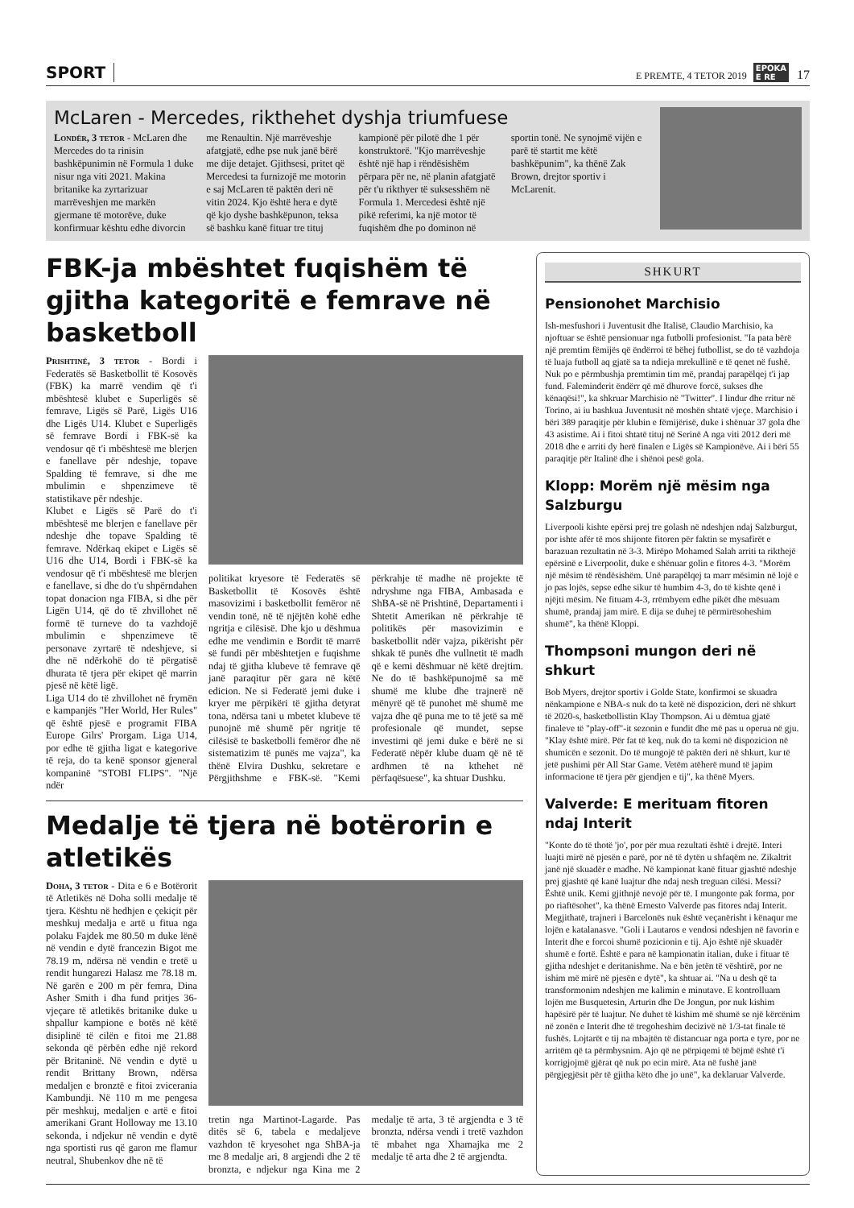SPORT E PREMTE, 4 TETOR 2019 EPOKA
E RE 17
McLaren - Mercedes, rikthehet dyshja triumfuese
Londër, 3 tetor - McLaren dhe Mercedes do ta rinisin bashkëpunimin në Formula 1 duke nisur nga viti 2021. Makina britanike ka zyrtarizuar marrëveshjen me markën gjermane të motorëve, duke konfirmuar kështu edhe divorcin me Renaultin. Një marrëveshje afatgjatë, edhe pse nuk janë bërë me dije detajet. Gjithsesi, pritet që Mercedesi ta furnizojë me motorin e saj McLaren të paktën deri në vitin 2024. Kjo është hera e dytë që kjo dyshe bashkëpunon, teksa së bashku kanë fituar tre tituj kampionë për pilotë dhe 1 për konstruktorë. "Kjo marrëveshje është një hap i rëndësishëm përpara për ne, në planin afatgjatë për t'u rikthyer të suksesshëm në Formula 1. Mercedesi është një pikë referimi, ka një motor të fuqishëm dhe po dominon në sportin tonë. Ne synojmë vijën e parë të startit me këtë bashkëpunim", ka thënë Zak Brown, drejtor sportiv i McLarenit.
FBK-ja mbështet fuqishëm të gjitha kategoritë e femrave në basketboll
Prishtinë, 3 tetor - Bordi i Federatës së Basketbollit të Kosovës (FBK) ka marrë vendim që t'i mbështesë klubet e Superligës së femrave, Ligës së Parë, Ligës U16 dhe Ligës U14. Klubet e Superligës së femrave Bordi i FBK-së ka vendosur që t'i mbështesë me blerjen e fanellave për ndeshje, topave Spalding të femrave, si dhe me mbulimin e shpenzimeve të statistikave për ndeshje.
Klubet e Ligës së Parë do t'i mbështesë me blerjen e fanellave për ndeshje dhe topave Spalding të femrave. Ndërkaq ekipet e Ligës së U16 dhe U14, Bordi i FBK-së ka vendosur që t'i mbështesë me blerjen e fanellave, si dhe do t'u shpërndahen topat donacion nga FIBA, si dhe për Ligën U14, që do të zhvillohet në formë të turneve do ta vazhdojë mbulimin e shpenzimeve të personave zyrtarë të ndeshjeve, si dhe në ndërkohë do të përgatisë dhurata të tjera për ekipet që marrin pjesë në këtë ligë.
Liga U14 do të zhvillohet në frymën e kampanjës "Her World, Her Rules" që është pjesë e programit FIBA Europe Gilrs' Prorgam. Liga U14, por edhe të gjitha ligat e kategorive të reja, do ta kenë sponsor gjeneral kompaninë "STOBI FLIPS". "Një ndër
politikat kryesore të Federatës së Basketbollit të Kosovës është masovizimi i basketbollit femëror në vendin tonë, në të njëjtën kohë edhe ngritja e cilësisë. Dhe kjo u dëshmua edhe me vendimin e Bordit të marrë së fundi për mbështetjen e fuqishme ndaj të gjitha klubeve të femrave që janë paraqitur për gara në këtë edicion. Ne si Federatë jemi duke i kryer me përpikëri të gjitha detyrat tona, ndërsa tani u mbetet klubeve të punojnë më shumë për ngritje të cilësisë te basketbolli femëror dhe në sistematizim të punës me vajza", ka thënë Elvira Dushku, sekretare e Përgjithshme e FBK-së. "Kemi përkrahje të madhe në projekte të ndryshme nga FIBA, Ambasada e ShBA-së në Prishtinë, Departamenti i Shtetit Amerikan në përkrahje të politikës për masovizimin e basketbollit ndër vajza, pikërisht për shkak të punës dhe vullnetit të madh që e kemi dëshmuar në këtë drejtim. Ne do të bashkëpunojmë sa më shumë me klube dhe trajnerë në mënyrë që të punohet më shumë me vajza dhe që puna me to të jetë sa më profesionale që mundet, sepse investimi që jemi duke e bërë ne si Federatë nëpër klube duam që në të ardhmen të na kthehet në përfaqësuese", ka shtuar Dushku.
Medalje të tjera në botërorin e atletikës
Doha, 3 tetor - Dita e 6 e Botërorit të Atletikës në Doha solli medalje të tjera. Kështu në hedhjen e çekiçit për meshkuj medalja e artë u fitua nga polaku Fajdek me 80.50 m duke lënë në vendin e dytë francezin Bigot me 78.19 m, ndërsa në vendin e tretë u rendit hungarezi Halasz me 78.18 m. Në garën e 200 m për femra, Dina Asher Smith i dha fund pritjes 36-vjeçare të atletikës britanike duke u shpallur kampione e botës në këtë disiplinë të cilën e fitoi me 21.88 sekonda që përbën edhe një rekord për Britaninë. Në vendin e dytë u rendit Brittany Brown, ndërsa medaljen e bronztë e fitoi zvicerania Kambundji. Në 110 m me pengesa për meshkuj, medaljen e artë e fitoi amerikani Grant Holloway me 13.10 sekonda, i ndjekur në vendin e dytë nga sportisti rus që garon me flamur neutral, Shubenkov dhe në të
tretin nga Martinot-Lagarde. Pas ditës së 6, tabela e medaljeve vazhdon të kryesohet nga ShBA-ja me 8 medalje ari, 8 argjendi dhe 2 të bronzta, e ndjekur nga Kina me 2 medalje të arta, 3 të argjendta e 3 të bronzta, ndërsa vendi i tretë vazhdon të mbahet nga Xhamajka me 2 medalje të arta dhe 2 të argjendta.
SHKURT
Pensionohet Marchisio
Ish-mesfushori i Juventusit dhe Italisë, Claudio Marchisio, ka njoftuar se është pensionuar nga futbolli profesionist. "Ia pata bërë një premtim fëmijës që ëndërroi të bëhej futbollist, se do të vazhdoja të luaja futboll aq gjatë sa ta ndieja mrekullinë e të qenet në fushë. Nuk po e përmbushja premtimin tim më, prandaj parapëlqej t'i jap fund. Faleminderit ëndërr që më dhurove forcë, sukses dhe kënaqësi!", ka shkruar Marchisio në "Twitter". I lindur dhe rritur në Torino, ai iu bashkua Juventusit në moshën shtatë vjeçe. Marchisio i bëri 389 paraqitje për klubin e fëmijërisë, duke i shënuar 37 gola dhe 43 asistime. Ai i fitoi shtatë tituj në Serinë A nga viti 2012 deri më 2018 dhe e arriti dy herë finalen e Ligës së Kampionëve. Ai i bëri 55 paraqitje për Italinë dhe i shënoi pesë gola.
Klopp: Morëm një mësim nga Salzburgu
Liverpooli kishte epërsi prej tre golash në ndeshjen ndaj Salzburgut, por ishte afër të mos shijonte fitoren për faktin se mysafirët e barazuan rezultatin në 3-3. Mirëpo Mohamed Salah arriti ta rikthejë epërsinë e Liverpoolit, duke e shënuar golin e fitores 4-3. "Morëm një mësim të rëndësishëm. Unë parapëlqej ta marr mësimin në lojë e jo pas lojës, sepse edhe sikur të humbim 4-3, do të kishte qenë i njëjti mësim. Ne fituam 4-3, rrëmbyem edhe pikët dhe mësuam shumë, prandaj jam mirë. E dija se duhej të përmirësoheshim shumë", ka thënë Kloppi.
Thompsoni mungon deri në shkurt
Bob Myers, drejtor sportiv i Golde State, konfirmoi se skuadra nënkampione e NBA-s nuk do ta ketë në dispozicion, deri në shkurt të 2020-s, basketbollistin Klay Thompson. Ai u dëmtua gjatë finaleve të "play-off"-it sezonin e fundit dhe më pas u operua në gju. "Klay është mirë. Për fat të keq, nuk do ta kemi në dispozicion në shumicën e sezonit. Do të mungojë të paktën deri në shkurt, kur të jetë pushimi për All Star Game. Vetëm atëherë mund të japim informacione të tjera për gjendjen e tij", ka thënë Myers.
Valverde: E merituam fitoren ndaj Interit
"Konte do të thotë 'jo', por për mua rezultati është i drejtë. Interi luajti mirë në pjesën e parë, por në të dytën u shfaqëm ne. Zikaltrit janë një skuadër e madhe. Në kampionat kanë fituar gjashtë ndeshje prej gjashtë që kanë luajtur dhe ndaj nesh treguan cilësi. Messi? Është unik. Kemi gjithnjë nevojë për të. I mungonte pak forma, por po riaftësohet", ka thënë Ernesto Valverde pas fitores ndaj Interit. Megjithatë, trajneri i Barcelonës nuk është veçanërisht i kënaqur me lojën e katalanasve. "Goli i Lautaros e vendosi ndeshjen në favorin e Interit dhe e forcoi shumë pozicionin e tij. Ajo është një skuadër shumë e fortë. Është e para në kampionatin italian, duke i fituar të gjitha ndeshjet e deritanishme. Na e bën jetën të vështirë, por ne ishim më mirë në pjesën e dytë", ka shtuar ai. "Na u desh që ta transformonim ndeshjen me kalimin e minutave. E kontrolluam lojën me Busquetesin, Arturin dhe De Jongun, por nuk kishim hapësirë për të luajtur. Ne duhet të kishim më shumë se një kërcënim në zonën e Interit dhe të tregoheshim decizivë në 1/3-tat finale të fushës. Lojtarët e tij na mbajtën të distancuar nga porta e tyre, por ne arritëm që ta përmbysnim. Ajo që ne përpiqemi të bëjmë është t'i korrigjojmë gjërat që nuk po ecin mirë. Ata në fushë janë përgjegjësit për të gjitha këto dhe jo unë", ka deklaruar Valverde.